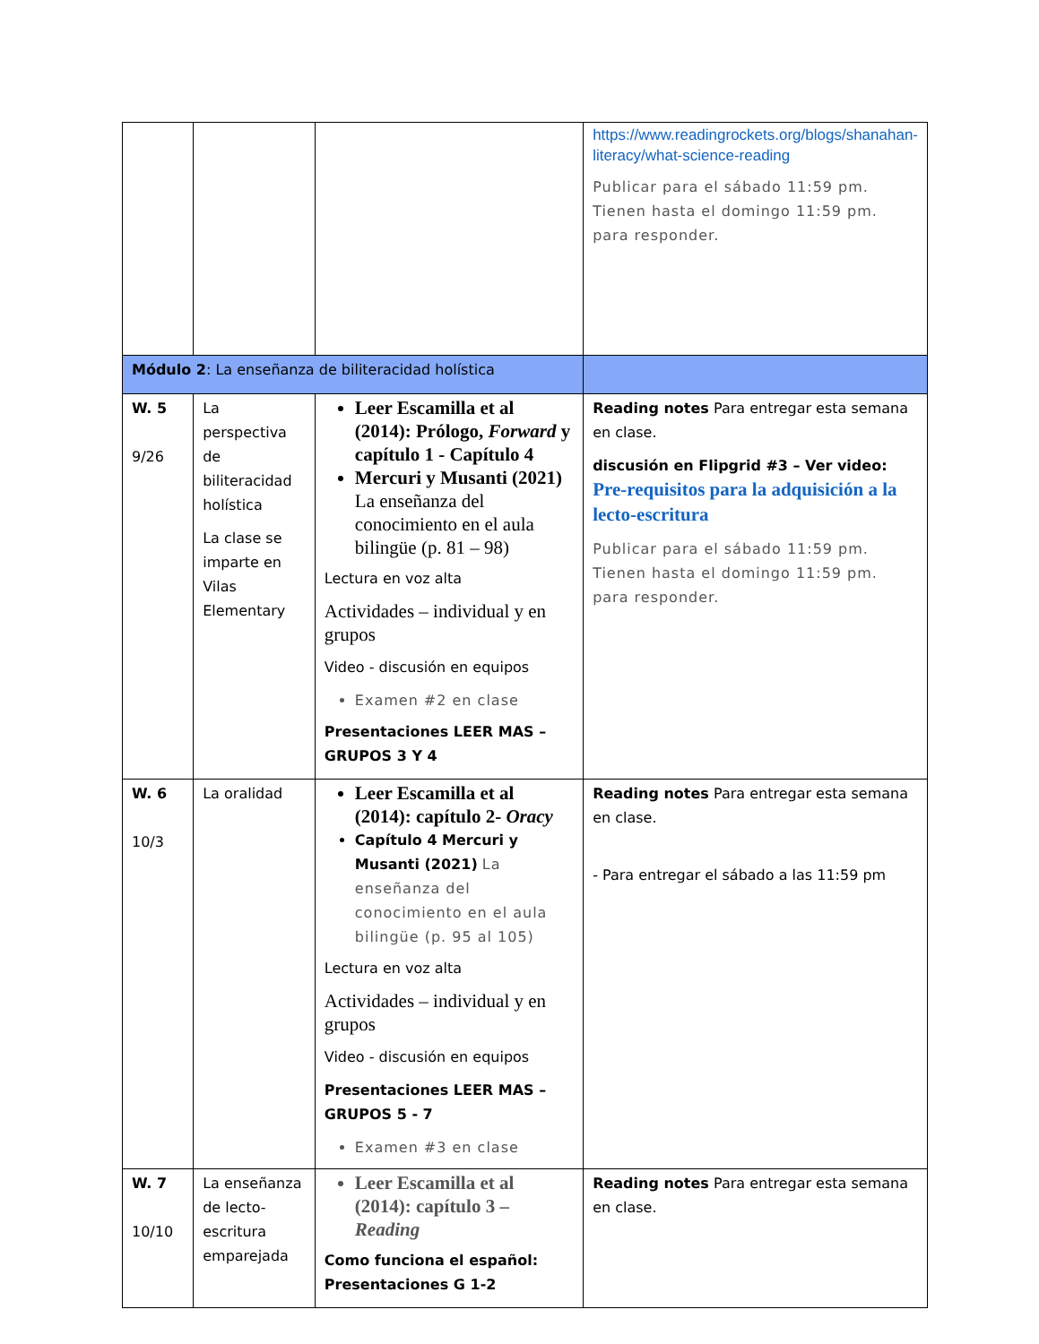| | | | https://www.readingrockets.org/blogs/shanahan-literacy/what-science-reading Publicar para el sábado 11:59 pm. Tienen hasta el domingo 11:59 pm. para responder. |
| Módulo 2 : La enseñanza de biliteracidad holística | | | |
| W. 5 9/26 | La perspectiva de biliteracidad holística La clase se imparte en Vilas Elementary | Leer Escamilla et al (2014): Prólogo, Forward y capítulo 1 - Capítulo 4 Mercuri y Musanti (2021) La enseñanza del conocimiento en el aula bilingüe (p. 81 – 98) Lectura en voz alta Actividades – individual y en grupos Video - discusión en equipos Examen #2 en clase Presentaciones LEER MAS – GRUPOS 3 Y 4 | Reading notes Para entregar esta semana en clase. discusión en Flipgrid #3 – Ver video: Pre-requisitos para la adquisición a la lecto-escritura Publicar para el sábado 11:59 pm. Tienen hasta el domingo 11:59 pm. para responder. |
| W. 6 10/3 | La oralidad | Leer Escamilla et al (2014): capítulo 2- Oracy Capítulo 4 Mercuri y Musanti (2021) La enseñanza del conocimiento en el aula bilingüe (p. 95 al 105) Lectura en voz alta Actividades – individual y en grupos Video - discusión en equipos Presentaciones LEER MAS – GRUPOS 5 - 7 Examen #3 en clase | Reading notes Para entregar esta semana en clase. - Para entregar el sábado a las 11:59 pm |
| W. 7 10/10 | La enseñanza de lecto-escritura emparejada | Leer Escamilla et al (2014): capítulo 3 – Reading Como funciona el español: Presentaciones G 1-2 | Reading notes Para entregar esta semana en clase. |